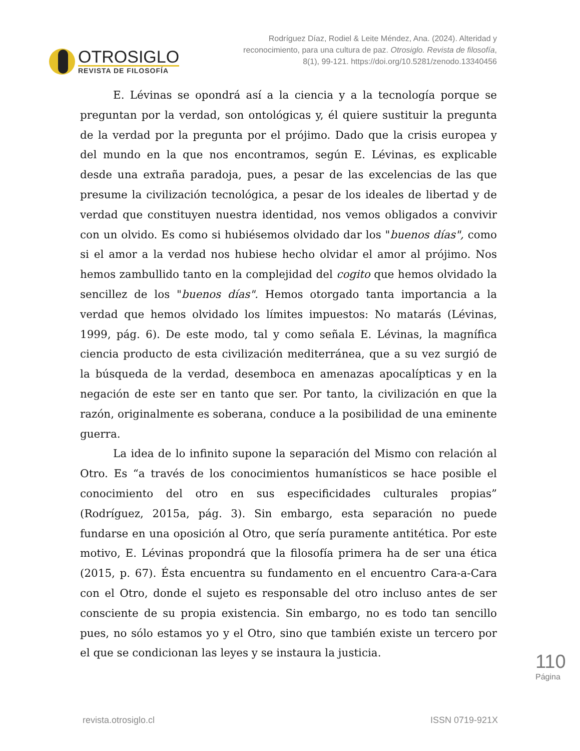OTROSIGLO
REVISTA DE FILOSOFÍA
Rodríguez Díaz, Rodiel & Leite Méndez, Ana. (2024). Alteridad y reconocimiento, para una cultura de paz. Otrosiglo. Revista de filosofía, 8(1), 99-121. https://doi.org/10.5281/zenodo.13340456
E. Lévinas se opondrá así a la ciencia y a la tecnología porque se preguntan por la verdad, son ontológicas y, él quiere sustituir la pregunta de la verdad por la pregunta por el prójimo. Dado que la crisis europea y del mundo en la que nos encontramos, según E. Lévinas, es explicable desde una extraña paradoja, pues, a pesar de las excelencias de las que presume la civilización tecnológica, a pesar de los ideales de libertad y de verdad que constituyen nuestra identidad, nos vemos obligados a convivir con un olvido. Es como si hubiésemos olvidado dar los "buenos días", como si el amor a la verdad nos hubiese hecho olvidar el amor al prójimo. Nos hemos zambullido tanto en la complejidad del cogito que hemos olvidado la sencillez de los "buenos días". Hemos otorgado tanta importancia a la verdad que hemos olvidado los límites impuestos: No matarás (Lévinas, 1999, pág. 6). De este modo, tal y como señala E. Lévinas, la magnífica ciencia producto de esta civilización mediterránea, que a su vez surgió de la búsqueda de la verdad, desemboca en amenazas apocalípticas y en la negación de este ser en tanto que ser. Por tanto, la civilización en que la razón, originalmente es soberana, conduce a la posibilidad de una eminente guerra.
La idea de lo infinito supone la separación del Mismo con relación al Otro. Es “a través de los conocimientos humanísticos se hace posible el conocimiento del otro en sus especificidades culturales propias” (Rodríguez, 2015a, pág. 3). Sin embargo, esta separación no puede fundarse en una oposición al Otro, que sería puramente antitética. Por este motivo, E. Lévinas propondrá que la filosofía primera ha de ser una ética (2015, p. 67). Ésta encuentra su fundamento en el encuentro Cara-a-Cara con el Otro, donde el sujeto es responsable del otro incluso antes de ser consciente de su propia existencia. Sin embargo, no es todo tan sencillo pues, no sólo estamos yo y el Otro, sino que también existe un tercero por el que se condicionan las leyes y se instaura la justicia.
110
Página
revista.otrosiglo.cl ISSN 0719-921X